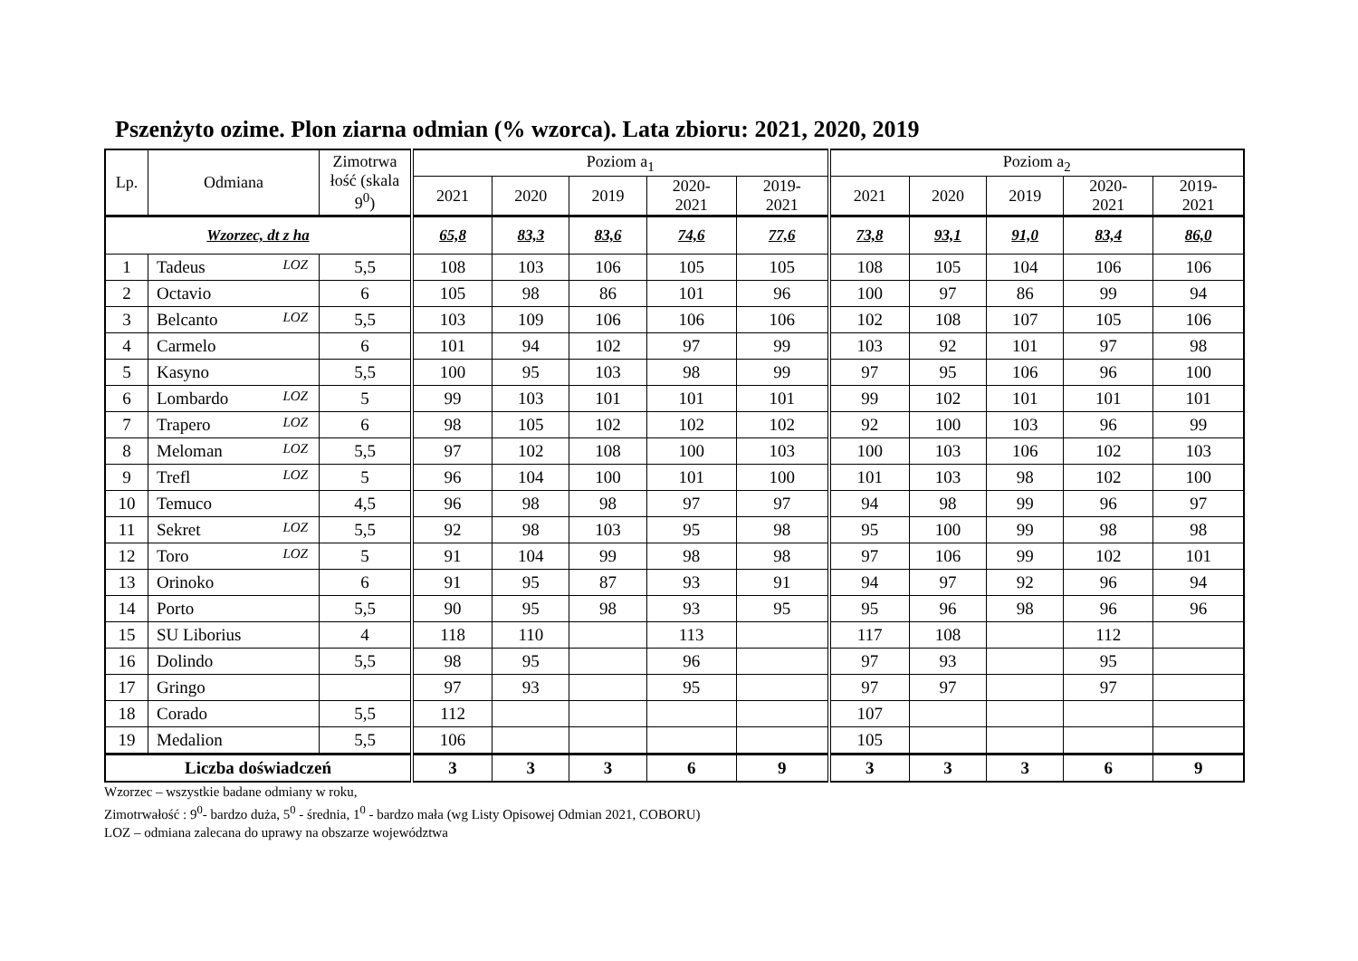Pszenżyto ozime. Plon ziarna odmian (% wzorca). Lata zbioru: 2021, 2020, 2019
| Lp. | Odmiana | Zimotrwa łość (skala 9<sup>0</sup>) | Poziom a<sub>1</sub> | | | | | Poziom a<sub>2</sub> | | | | |
| --- | --- | --- | --- | --- | --- | --- | --- | --- | --- | --- | --- | --- |
| | | | 2021 | 2020 | 2019 | 2020- 2021 | 2019- 2021 | 2021 | 2020 | 2019 | 2020- 2021 | 2019- 2021 |
| Wzorzec, dt z ha | | | 65,8 | 83,3 | 83,6 | 74,6 | 77,6 | 73,8 | 93,1 | 91,0 | 83,4 | 86,0 |
| 1 | Tadeus LOZ | 5,5 | 108 | 103 | 106 | 105 | 105 | 108 | 105 | 104 | 106 | 106 |
| 2 | Octavio | 6 | 105 | 98 | 86 | 101 | 96 | 100 | 97 | 86 | 99 | 94 |
| 3 | Belcanto LOZ | 5,5 | 103 | 109 | 106 | 106 | 106 | 102 | 108 | 107 | 105 | 106 |
| 4 | Carmelo | 6 | 101 | 94 | 102 | 97 | 99 | 103 | 92 | 101 | 97 | 98 |
| 5 | Kasyno | 5,5 | 100 | 95 | 103 | 98 | 99 | 97 | 95 | 106 | 96 | 100 |
| 6 | Lombardo LOZ | 5 | 99 | 103 | 101 | 101 | 101 | 99 | 102 | 101 | 101 | 101 |
| 7 | Trapero LOZ | 6 | 98 | 105 | 102 | 102 | 102 | 92 | 100 | 103 | 96 | 99 |
| 8 | Meloman LOZ | 5,5 | 97 | 102 | 108 | 100 | 103 | 100 | 103 | 106 | 102 | 103 |
| 9 | Trefl LOZ | 5 | 96 | 104 | 100 | 101 | 100 | 101 | 103 | 98 | 102 | 100 |
| 10 | Temuco | 4,5 | 96 | 98 | 98 | 97 | 97 | 94 | 98 | 99 | 96 | 97 |
| 11 | Sekret LOZ | 5,5 | 92 | 98 | 103 | 95 | 98 | 95 | 100 | 99 | 98 | 98 |
| 12 | Toro LOZ | 5 | 91 | 104 | 99 | 98 | 98 | 97 | 106 | 99 | 102 | 101 |
| 13 | Orinoko | 6 | 91 | 95 | 87 | 93 | 91 | 94 | 97 | 92 | 96 | 94 |
| 14 | Porto | 5,5 | 90 | 95 | 98 | 93 | 95 | 95 | 96 | 98 | 96 | 96 |
| 15 | SU Liborius | 4 | 118 | 110 | | 113 | | 117 | 108 | | 112 | |
| 16 | Dolindo | 5,5 | 98 | 95 | | 96 | | 97 | 93 | | 95 | |
| 17 | Gringo | | 97 | 93 | | 95 | | 97 | 97 | | 97 | |
| 18 | Corado | 5,5 | 112 | | | | | 107 | | | | |
| 19 | Medalion | 5,5 | 106 | | | | | 105 | | | | |
| Liczba doświadczeń | | | 3 | 3 | 3 | 6 | 9 | 3 | 3 | 3 | 6 | 9 |
Wzorzec – wszystkie badane odmiany w roku,
Zimotrwałość : 9<sup>0</sup>- bardzo duża, 5<sup>0</sup> - średnia, 1<sup>0</sup> - bardzo mała (wg Listy Opisowej Odmian 2021, COBORU)
LOZ – odmiana zalecana do uprawy na obszarze województwa